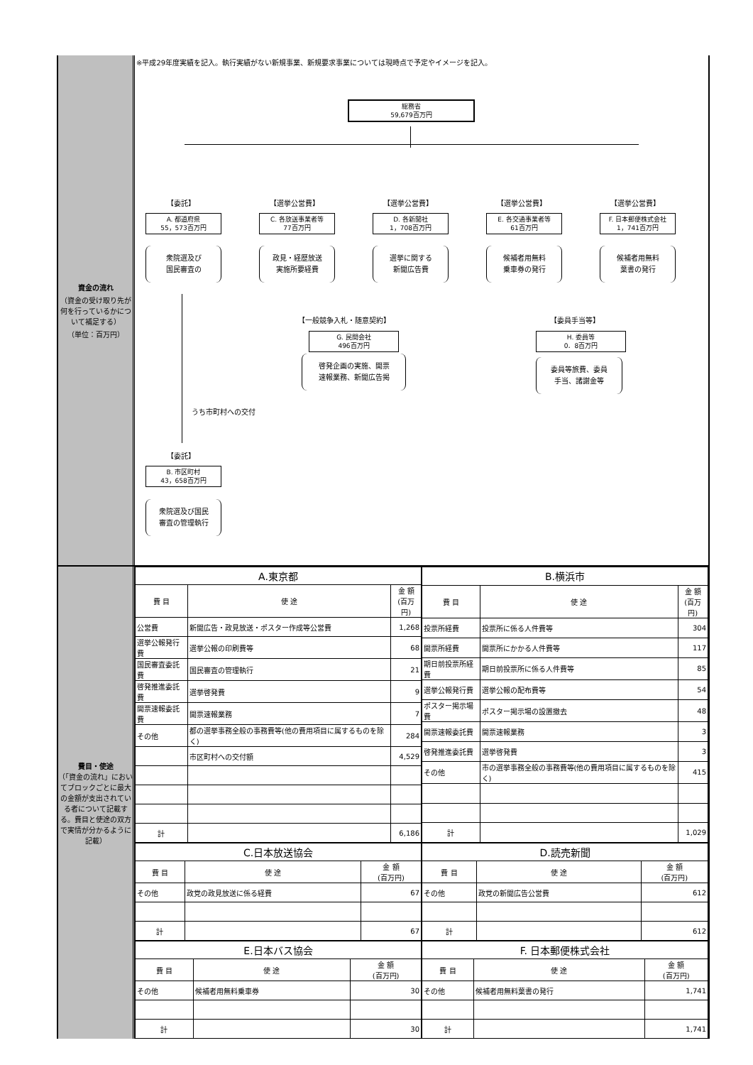資金の流れ
（資金の受け取り先が何を行っているかについて補足する）
（単位：百万円）
※平成29年度実績を記入。執行実績がない新規事業、新規要求事業については現時点で予定やイメージを記入。
総務省
59,679百万円
【委託】 【選挙公営費】 【選挙公営費】 【選挙公営費】 【選挙公営費】
A. 都道府県
55，573百万円
C. 各放送事業者等
77百万円
D. 各新聞社
1，708百万円
E. 各交通事業者等
61百万円
F. 日本郵便株式会社
1，741百万円
衆院選及び
国民審査の
政見・経歴放送
実施所要経費
選挙に関する
新聞広告費
候補者用無料
乗車券の発行
候補者用無料
葉書の発行
【一般競争入札・随意契約】 【委員手当等】
G. 民間会社
496百万円
H. 委員等
0．8百万円
啓発企画の実施、開票
速報業務、新聞広告掲
委員等旅費、委員
手当、諸謝金等
うち市町村への交付
【委託】
B. 市区町村
43，658百万円
衆院選及び国民
審査の管理執行
費目・使途
（「資金の流れ」においてブロックごとに最大の金額が支出されている者について記載する。費目と使途の双方で実情が分かるように記載）
| A.東京都 | | |
| 費 目 | 使 途 | 金 額 (百万円) |
| 公営費 | 新聞広告・政見放送・ポスター作成等公営費 | 1,268 |
| 選挙公報発行費 | 選挙公報の印刷費等 | 68 |
| 国民審査委託費 | 国民審査の管理執行 | 21 |
| 啓発推進委託費 | 選挙啓発費 | 9 |
| 開票速報委託費 | 開票速報業務 | 7 |
| その他 | 都の選挙事務全般の事務費等(他の費用項目に属するものを除く) | 284 |
| | 市区町村への交付額 | 4,529 |
| 計 | | 6,186 |
| B.横浜市 | | |
| 費 目 | 使 途 | 金 額 (百万円) |
| 投票所経費 | 投票所に係る人件費等 | 304 |
| 開票所経費 | 開票所にかかる人件費等 | 117 |
| 期日前投票所経費 | 期日前投票所に係る人件費等 | 85 |
| 選挙公報発行費 | 選挙公報の配布費等 | 54 |
| ポスター掲示場費 | ポスター掲示場の設置撤去 | 48 |
| 開票速報委託費 | 開票速報業務 | 3 |
| 啓発推進委託費 | 選挙啓発費 | 3 |
| その他 | 市の選挙事務全般の事務費等(他の費用項目に属するものを除く) | 415 |
| 計 | | 1,029 |
| C.日本放送協会 | | |
| 費 目 | 使 途 | 金 額 (百万円) |
| その他 | 政党の政見放送に係る経費 | 67 |
| 計 | | 67 |
| D.読売新聞 | | |
| 費 目 | 使 途 | 金 額 (百万円) |
| その他 | 政党の新聞広告公営費 | 612 |
| 計 | | 612 |
| E.日本バス協会 | | |
| 費 目 | 使 途 | 金 額 (百万円) |
| その他 | 候補者用無料乗車券 | 30 |
| 計 | | 30 |
| F. 日本郵便株式会社 | | |
| 費 目 | 使 途 | 金 額 (百万円) |
| その他 | 候補者用無料葉書の発行 | 1,741 |
| 計 | | 1,741 |